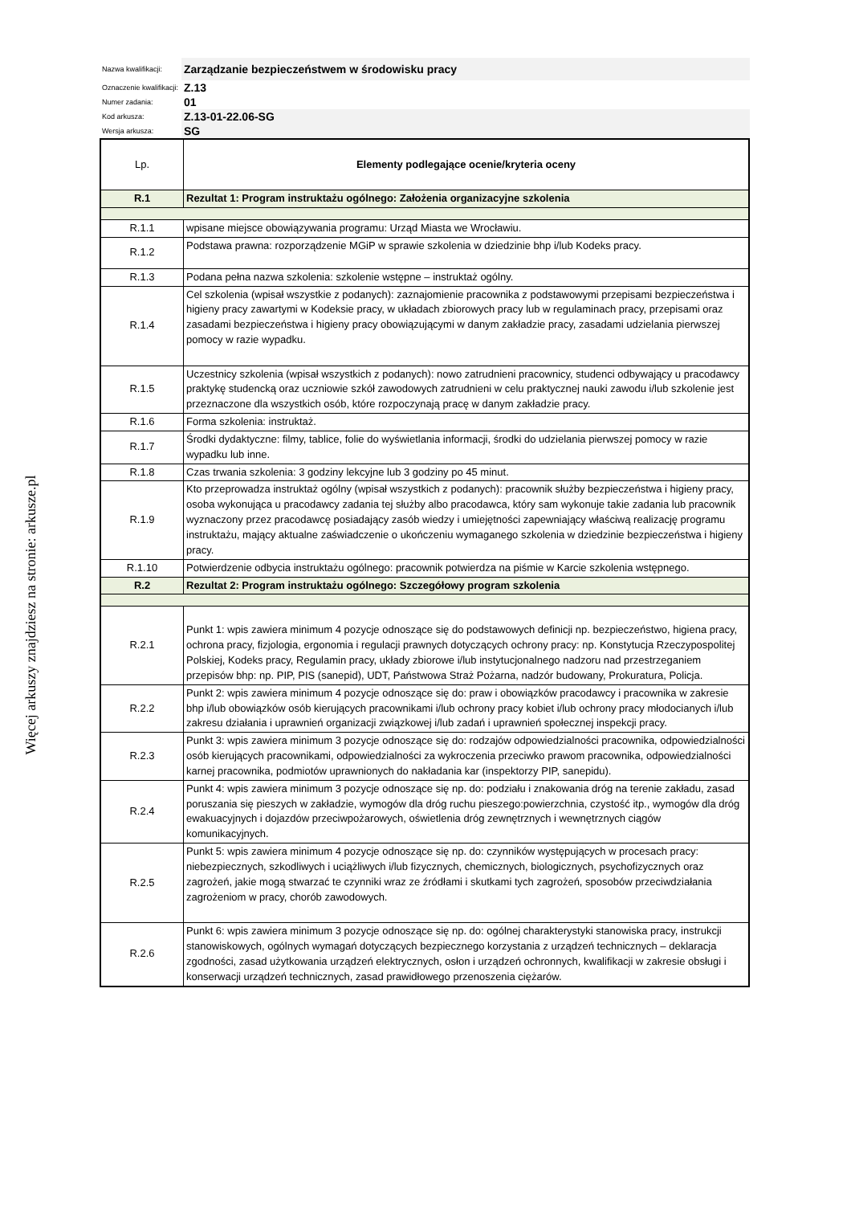Więcej arkuszy znajdziesz na stronie: arkusze.pl
| Nazwa kwalifikacji: | Zarządzanie bezpieczeństwem w środowisku pracy |
| Oznaczenie kwalifikacji: | Z.13 |
| Numer zadania: | 01 |
| Kod arkusza: | Z.13-01-22.06-SG |
| Wersja arkusza: | SG |
| Lp. | Elementy podlegające ocenie/kryteria oceny |
| --- | --- |
| R.1 | Rezultat 1: Program instruktażu ogólnego: Założenia organizacyjne szkolenia |
| R.1.1 | wpisane miejsce obowiązywania programu: Urząd Miasta we Wrocławiu. |
| R.1.2 | Podstawa prawna: rozporządzenie MGiP w sprawie szkolenia w dziedzinie bhp i/lub Kodeks pracy. |
| R.1.3 | Podana pełna nazwa szkolenia: szkolenie wstępne – instruktaż ogólny. |
| R.1.4 | Cel szkolenia (wpisał wszystkie z podanych): zaznajomienie pracownika z podstawowymi przepisami bezpieczeństwa i higieny pracy zawartymi w Kodeksie pracy, w układach zbiorowych pracy lub w regulaminach pracy, przepisami oraz zasadami bezpieczeństwa i higieny pracy obowiązującymi w danym zakładzie pracy, zasadami udzielania pierwszej pomocy w razie wypadku. |
| R.1.5 | Uczestnicy szkolenia (wpisał wszystkich z podanych): nowo zatrudnieni pracownicy, studenci odbywający u pracodawcy praktykę studencką oraz uczniowie szkół zawodowych zatrudnieni w celu praktycznej nauki zawodu i/lub szkolenie jest przeznaczone dla wszystkich osób, które rozpoczynają pracę w danym zakładzie pracy. |
| R.1.6 | Forma szkolenia: instruktaż. |
| R.1.7 | Środki dydaktyczne: filmy, tablice, folie do wyświetlania informacji, środki do udzielania pierwszej pomocy w razie wypadku lub inne. |
| R.1.8 | Czas trwania szkolenia: 3 godziny lekcyjne lub 3 godziny po 45 minut. |
| R.1.9 | Kto przeprowadza instruktaż ogólny (wpisał wszystkich z podanych): pracownik służby bezpieczeństwa i higieny pracy, osoba wykonująca u pracodawcy zadania tej służby albo pracodawca, który sam wykonuje takie zadania lub pracownik wyznaczony przez pracodawcę posiadający zasób wiedzy i umiejętności zapewniający właściwą realizację programu instruktażu, mający aktualne zaświadczenie o ukończeniu wymaganego szkolenia w dziedzinie bezpieczeństwa i higieny pracy. |
| R.1.10 | Potwierdzenie odbycia instruktażu ogólnego: pracownik potwierdza na piśmie w Karcie szkolenia wstępnego. |
| R.2 | Rezultat 2: Program instruktażu ogólnego: Szczegółowy program szkolenia |
| R.2.1 | Punkt 1: wpis zawiera minimum 4 pozycje odnoszące się do podstawowych definicji np. bezpieczeństwo, higiena pracy, ochrona pracy, fizjologia, ergonomia i regulacji prawnych dotyczących ochrony pracy: np. Konstytucja Rzeczypospolitej Polskiej, Kodeks pracy, Regulamin pracy, układy zbiorowe i/lub instytucjonalnego nadzoru nad przestrzeganiem przepisów bhp: np. PIP, PIS (sanepid), UDT, Państwowa Straż Pożarna, nadzór budowany, Prokuratura, Policja. |
| R.2.2 | Punkt 2: wpis zawiera minimum 4 pozycje odnoszące się do: praw i obowiązków pracodawcy i pracownika w zakresie bhp i/lub obowiązków osób kierujących pracownikami i/lub ochrony pracy kobiet i/lub ochrony pracy młodocianych i/lub zakresu działania i uprawnień organizacji związkowej i/lub zadań i uprawnień społecznej inspekcji pracy. |
| R.2.3 | Punkt 3: wpis zawiera minimum 3 pozycje odnoszące się do: rodzajów odpowiedzialności pracownika, odpowiedzialności osób kierujących pracownikami, odpowiedzialności za wykroczenia przeciwko prawom pracownika, odpowiedzialności karnej pracownika, podmiotów uprawnionych do nakładania kar (inspektorzy PIP, sanepidu). |
| R.2.4 | Punkt 4: wpis zawiera minimum 3 pozycje odnoszące się np. do: podziału i znakowania dróg na terenie zakładu, zasad poruszania się pieszych w zakładzie, wymogów dla dróg ruchu pieszego:powierzchnia, czystość itp., wymogów dla dróg ewakuacyjnych i dojazdów przeciwpożarowych, oświetlenia dróg zewnętrznych i wewnętrznych ciągów komunikacyjnych. |
| R.2.5 | Punkt 5: wpis zawiera minimum 4 pozycje odnoszące się np. do: czynników występujących w procesach pracy: niebezpiecznych, szkodliwych i uciążliwych i/lub fizycznych, chemicznych, biologicznych, psychofizycznych oraz zagrożeń, jakie mogą stwarzać te czynniki wraz ze źródłami i skutkami tych zagrożeń, sposobów przeciwdziałania zagrożeniom w pracy, chorób zawodowych. |
| R.2.6 | Punkt 6: wpis zawiera minimum 3 pozycje odnoszące się np. do: ogólnej charakterystyki stanowiska pracy, instrukcji stanowiskowych, ogólnych wymagań dotyczących bezpiecznego korzystania z urządzeń technicznych – deklaracja zgodności, zasad użytkowania urządzeń elektrycznych, osłon i urządzeń ochronnych, kwalifikacji w zakresie obsługi i konserwacji urządzeń technicznych, zasad prawidłowego przenoszenia ciężarów. |